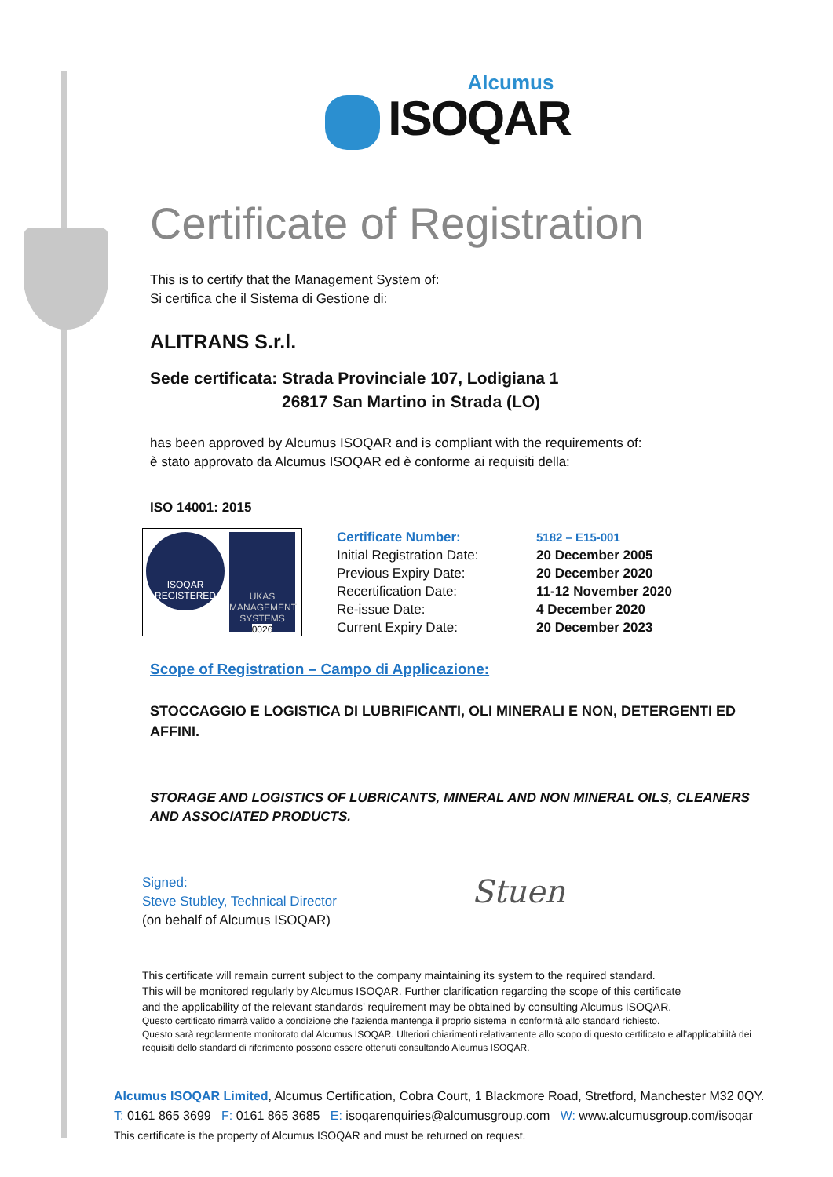Alcumus
ISOQAR
Certificate of Registration
This is to certify that the Management System of:
Si certifica che il Sistema di Gestione di:
ALITRANS S.r.l.
Sede certificata: Strada Provinciale 107, Lodigiana 1
26817 San Martino in Strada (LO)
has been approved by Alcumus ISOQAR and is compliant with the requirements of:
è stato approvato da Alcumus ISOQAR ed è conforme ai requisiti della:
ISO 14001: 2015
ISOQAR
REGISTERED
UKAS
MANAGEMENT SYSTEMS
0026
| Certificate Number: | 5182 – E15-001 |
| Initial Registration Date: | 20 December 2005 |
| Previous Expiry Date: | 20 December 2020 |
| Recertification Date: | 11-12 November 2020 |
| Re-issue Date: | 4 December 2020 |
| Current Expiry Date: | 20 December 2023 |
Scope of Registration – Campo di Applicazione:
STOCCAGGIO E LOGISTICA DI LUBRIFICANTI, OLI MINERALI E NON, DETERGENTI ED AFFINI.
STORAGE AND LOGISTICS OF LUBRICANTS, MINERAL AND NON MINERAL OILS, CLEANERS AND ASSOCIATED PRODUCTS.
Signed:
Steve Stubley, Technical Director
(on behalf of Alcumus ISOQAR)
Stuen
This certificate will remain current subject to the company maintaining its system to the required standard.
This will be monitored regularly by Alcumus ISOQAR. Further clarification regarding the scope of this certificate
and the applicability of the relevant standards’ requirement may be obtained by consulting Alcumus ISOQAR.
Questo certificato rimarrà valido a condizione che l'azienda mantenga il proprio sistema in conformità allo standard richiesto.
Questo sarà regolarmente monitorato dal Alcumus ISOQAR. Ulteriori chiarimenti relativamente allo scopo di questo certificato e all'applicabilità dei requisiti dello standard di riferimento possono essere ottenuti consultando Alcumus ISOQAR.
Alcumus ISOQAR Limited, Alcumus Certification, Cobra Court, 1 Blackmore Road, Stretford, Manchester M32 0QY.
T: 0161 865 3699 F: 0161 865 3685 E: isoqarenquiries@alcumusgroup.com W: www.alcumusgroup.com/isoqar
This certificate is the property of Alcumus ISOQAR and must be returned on request.